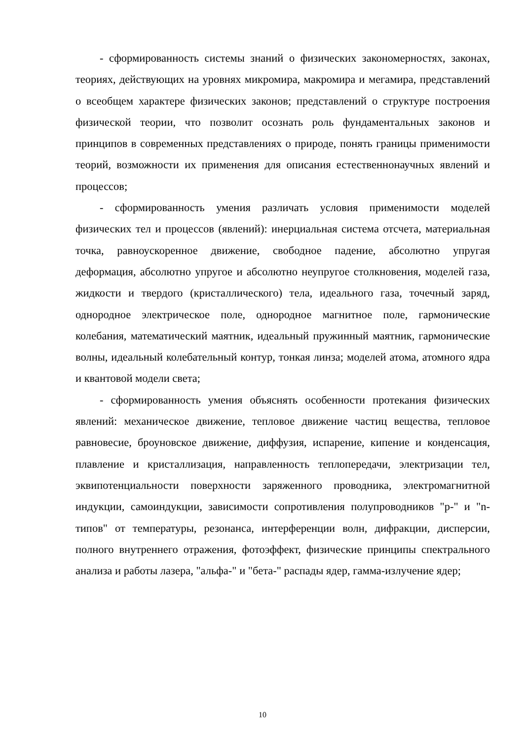- сформированность системы знаний о физических закономерностях, законах, теориях, действующих на уровнях микромира, макромира и мегамира, представлений о всеобщем характере физических законов; представлений о структуре построения физической теории, что позволит осознать роль фундаментальных законов и принципов в современных представлениях о природе, понять границы применимости теорий, возможности их применения для описания естественнонаучных явлений и процессов;
- сформированность умения различать условия применимости моделей физических тел и процессов (явлений): инерциальная система отсчета, материальная точка, равноускоренное движение, свободное падение, абсолютно упругая деформация, абсолютно упругое и абсолютно неупругое столкновения, моделей газа, жидкости и твердого (кристаллического) тела, идеального газа, точечный заряд, однородное электрическое поле, однородное магнитное поле, гармонические колебания, математический маятник, идеальный пружинный маятник, гармонические волны, идеальный колебательный контур, тонкая линза; моделей атома, атомного ядра и квантовой модели света;
- сформированность умения объяснять особенности протекания физических явлений: механическое движение, тепловое движение частиц вещества, тепловое равновесие, броуновское движение, диффузия, испарение, кипение и конденсация, плавление и кристаллизация, направленность теплопередачи, электризации тел, эквипотенциальности поверхности заряженного проводника, электромагнитной индукции, самоиндукции, зависимости сопротивления полупроводников "p-" и "n-типов" от температуры, резонанса, интерференции волн, дифракции, дисперсии, полного внутреннего отражения, фотоэффект, физические принципы спектрального анализа и работы лазера, "альфа-" и "бета-" распады ядер, гамма-излучение ядер;
10